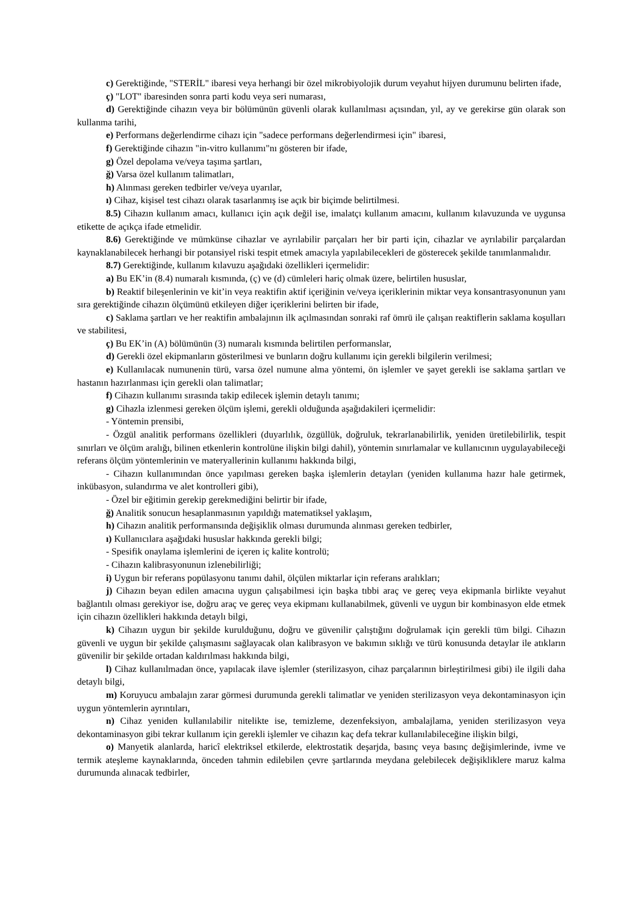c) Gerektiğinde, "STERİL" ibaresi veya herhangi bir özel mikrobiyolojik durum veyahut hijyen durumunu belirten ifade,
ç) "LOT" ibaresinden sonra parti kodu veya seri numarası,
d) Gerektiğinde cihazın veya bir bölümünün güvenli olarak kullanılması açısından, yıl, ay ve gerekirse gün olarak son kullanma tarihi,
e) Performans değerlendirme cihazı için "sadece performans değerlendirmesi için" ibaresi,
f) Gerektiğinde cihazın "in-vitro kullanımı"nı gösteren bir ifade,
g) Özel depolama ve/veya taşıma şartları,
ğ) Varsa özel kullanım talimatları,
h) Alınması gereken tedbirler ve/veya uyarılar,
ı) Cihaz, kişisel test cihazı olarak tasarlanmış ise açık bir biçimde belirtilmesi.
8.5) Cihazın kullanım amacı, kullanıcı için açık değil ise, imalatçı kullanım amacını, kullanım kılavuzunda ve uygunsa etikette de açıkça ifade etmelidir.
8.6) Gerektiğinde ve mümkünse cihazlar ve ayrılabilir parçaları her bir parti için, cihazlar ve ayrılabilir parçalardan kaynaklanabilecek herhangi bir potansiyel riski tespit etmek amacıyla yapılabilecekleri de gösterecek şekilde tanımlanmalıdır.
8.7) Gerektiğinde, kullanım kılavuzu aşağıdaki özellikleri içermelidir:
a) Bu EK’in (8.4) numaralı kısmında, (ç) ve (d) cümleleri hariç olmak üzere, belirtilen hususlar,
b) Reaktif bileşenlerinin ve kit’in veya reaktifin aktif içeriğinin ve/veya içeriklerinin miktar veya konsantrasyonunun yanı sıra gerektiğinde cihazın ölçümünü etkileyen diğer içeriklerini belirten bir ifade,
c) Saklama şartları ve her reaktifin ambalajının ilk açılmasından sonraki raf ömrü ile çalışan reaktiflerin saklama koşulları ve stabilitesi,
ç) Bu EK’in (A) bölümünün (3) numaralı kısmında belirtilen performanslar,
d) Gerekli özel ekipmanların gösterilmesi ve bunların doğru kullanımı için gerekli bilgilerin verilmesi;
e) Kullanılacak numunenin türü, varsa özel numune alma yöntemi, ön işlemler ve şayet gerekli ise saklama şartları ve hastanın hazırlanması için gerekli olan talimatlar;
f) Cihazın kullanımı sırasında takip edilecek işlemin detaylı tanımı;
g) Cihazla izlenmesi gereken ölçüm işlemi, gerekli olduğunda aşağıdakileri içermelidir:
- Yöntemin prensibi,
- Özgül analitik performans özellikleri (duyarlılık, özgüllük, doğruluk, tekrarlanabilirlik, yeniden üretilebilirlik, tespit sınırları ve ölçüm aralığı, bilinen etkenlerin kontrolüne ilişkin bilgi dahil), yöntemin sınırlamalar ve kullanıcının uygulayabileceği referans ölçüm yöntemlerinin ve materyallerinin kullanımı hakkında bilgi,
- Cihazın kullanımından önce yapılması gereken başka işlemlerin detayları (yeniden kullanıma hazır hale getirmek, inkübasyon, sulandırma ve alet kontrolleri gibi),
- Özel bir eğitimin gerekip gerekmediğini belirtir bir ifade,
ğ) Analitik sonucun hesaplanmasının yapıldığı matematiksel yaklaşım,
h) Cihazın analitik performansında değişiklik olması durumunda alınması gereken tedbirler,
ı) Kullanıcılara aşağıdaki hususlar hakkında gerekli bilgi;
- Spesifik onaylama işlemlerini de içeren iç kalite kontrolü;
- Cihazın kalibrasyonunun izlenebilirliği;
i) Uygun bir referans popülasyonu tanımı dahil, ölçülen miktarlar için referans aralıkları;
j) Cihazın beyan edilen amacına uygun çalışabilmesi için başka tıbbi araç ve gereç veya ekipmanla birlikte veyahut bağlantılı olması gerekiyor ise, doğru araç ve gereç veya ekipmanı kullanabilmek, güvenli ve uygun bir kombinasyon elde etmek için cihazın özellikleri hakkında detaylı bilgi,
k) Cihazın uygun bir şekilde kurulduğunu, doğru ve güvenilir çalıştığını doğrulamak için gerekli tüm bilgi. Cihazın güvenli ve uygun bir şekilde çalışmasını sağlayacak olan kalibrasyon ve bakımın sıklığı ve türü konusunda detaylar ile atıkların güvenilir bir şekilde ortadan kaldırılması hakkında bilgi,
l) Cihaz kullanılmadan önce, yapılacak ilave işlemler (sterilizasyon, cihaz parçalarının birleştirilmesi gibi) ile ilgili daha detaylı bilgi,
m) Koruyucu ambalajın zarar görmesi durumunda gerekli talimatlar ve yeniden sterilizasyon veya dekontaminasyon için uygun yöntemlerin ayrıntıları,
n) Cihaz yeniden kullanılabilir nitelikte ise, temizleme, dezenfeksiyon, ambalajlama, yeniden sterilizasyon veya dekontaminasyon gibi tekrar kullanım için gerekli işlemler ve cihazın kaç defa tekrar kullanılabileceğine ilişkin bilgi,
o) Manyetik alanlarda, haricî elektriksel etkilerde, elektrostatik deşarjda, basınç veya basınç değişimlerinde, ivme ve termik ateşleme kaynaklarında, önceden tahmin edilebilen çevre şartlarında meydana gelebilecek değişikliklere maruz kalma durumunda alınacak tedbirler,